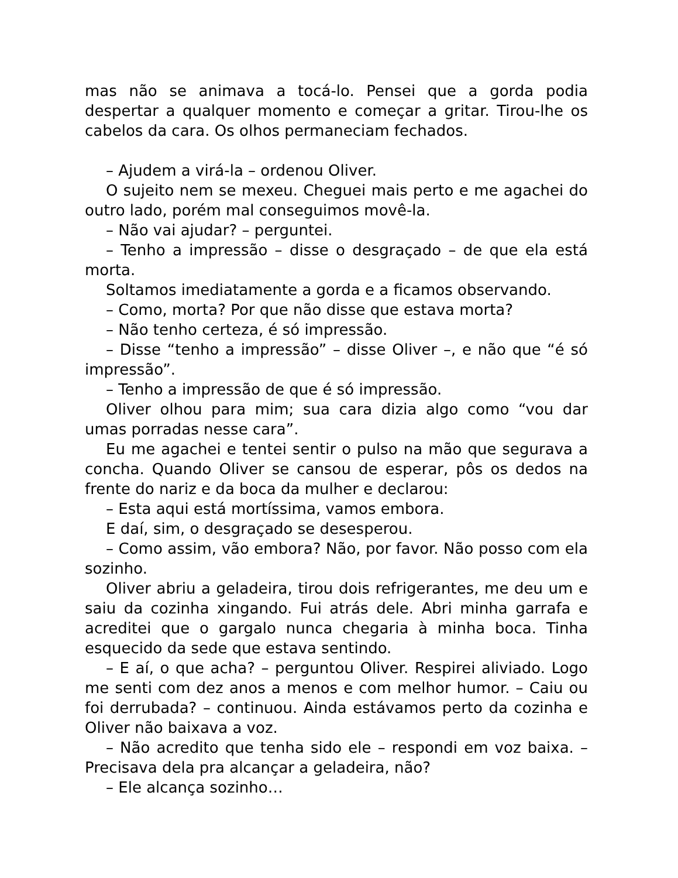mas não se animava a tocá-lo. Pensei que a gorda podia despertar a qualquer momento e começar a gritar. Tirou-lhe os cabelos da cara. Os olhos permaneciam fechados.
– Ajudem a virá-la – ordenou Oliver.
O sujeito nem se mexeu. Cheguei mais perto e me agachei do outro lado, porém mal conseguimos movê-la.
– Não vai ajudar? – perguntei.
– Tenho a impressão – disse o desgraçado – de que ela está morta.
Soltamos imediatamente a gorda e a ficamos observando.
– Como, morta? Por que não disse que estava morta?
– Não tenho certeza, é só impressão.
– Disse “tenho a impressão” – disse Oliver –, e não que “é só impressão”.
– Tenho a impressão de que é só impressão.
Oliver olhou para mim; sua cara dizia algo como “vou dar umas porradas nesse cara”.
Eu me agachei e tentei sentir o pulso na mão que segurava a concha. Quando Oliver se cansou de esperar, pôs os dedos na frente do nariz e da boca da mulher e declarou:
– Esta aqui está mortíssima, vamos embora.
E daí, sim, o desgraçado se desesperou.
– Como assim, vão embora? Não, por favor. Não posso com ela sozinho.
Oliver abriu a geladeira, tirou dois refrigerantes, me deu um e saiu da cozinha xingando. Fui atrás dele. Abri minha garrafa e acreditei que o gargalo nunca chegaria à minha boca. Tinha esquecido da sede que estava sentindo.
– E aí, o que acha? – perguntou Oliver. Respirei aliviado. Logo me senti com dez anos a menos e com melhor humor. – Caiu ou foi derrubada? – continuou. Ainda estávamos perto da cozinha e Oliver não baixava a voz.
– Não acredito que tenha sido ele – respondi em voz baixa. – Precisava dela pra alcançar a geladeira, não?
– Ele alcança sozinho…